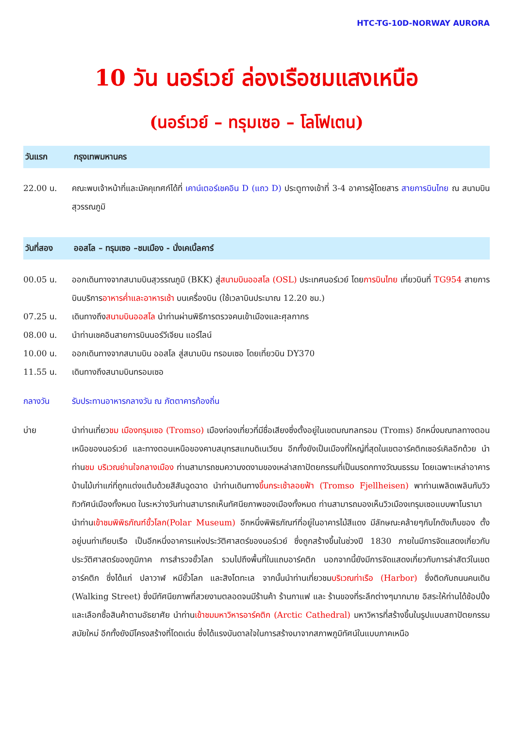HTC-TG-10D-NORWAY AURORA
10 วัน นอร์เวย์ ล่องเรือชมแสงเหนือ
(นอร์เวย์ – ทรุมเซอ – โลโฟเตน)
วันแรก กรุงเทพมหานคร
22.00 น. คณะพบเจ้าหน้าที่และมัคคุเทศก์ได้ที่ เคาน์เตอร์เชคอิน D (แถว D) ประตูทางเข้าที่ 3-4 อาคารผู้โดยสาร สายการบินไทย ณ สนามบินสุวรรณภูมิ
วันที่สอง ออสโล – ทรุมเซอ –ชมเมือง - นั่งเคเบิ้ลคาร์
00.05 น. ออกเดินทางจากสนามบินสุวรรณภูมิ (BKK) สู่สนามบินออสโล (OSL) ประเทศนอร์เวย์ โดยการบินไทย เที่ยวบินที่ TG954 สายการบินบริการอาหารค่ำและอาหารเช้า บนเครื่องบิน (ใช้เวลาบินประมาณ 12.20 ชม.)
07.25 น. เดินทางถึงสนามบินออสโล นำท่านผ่านพิธีการตรวจคนเข้าเมืองและศุลกากร
08.00 น. นำท่านเชคอินสายการบินนอร์วีเจียน แอร์ไลน์
10.00 น. ออกเดินทางจากสนามบิน ออสโล สู่สนามบิน ทรอมเซอ โดยเที่ยวบิน DY370
11.55 น. เดินทางถึงสนามบินทรอมเซอ
กลางวัน รับประทานอาหารกลางวัน ณ ภัตตาคารท้องถิ่น
บ่าย นำท่านเที่ยวชม เมืองทรุมเซอ (Tromso) เมืองท่องเที่ยวที่มีชื่อเสียงซึ่งตั้งอยู่ในเขตมณฑลทรอม (Troms) อีกหนึ่งมณฑลทางตอนเหนือของนอร์เวย์ และทางตอนเหนือของคาบสมุทรสแกนดิเนเวียน อีกทั้งยังเป็นเมืองที่ใหญ่ที่สุดในเขตอาร์คติกเซอร์เคิลอีกด้วย นำท่านชม บริเวณย่านใจกลางเมือง ท่านสามารถชมความงดงามของเหล่าสถาปัตยกรรมที่เป็นมรดกทางวัฒนธรรม โดยเฉพาะเหล่าอาคารบ้านไม้เก่าแก่ที่ถูกแต่งแต้มด้วยสีสันฉูดฉาด นำท่านเดินทางขึ้นกระเช้าลอยฟ้า (Tromso Fjellheisen) พาท่านเพลิดเพลินกับวิวทิวทัศน์เมืองทั้งหมด ในระหว่างวันท่านสามารถเห็นทัศนียภาพของเมืองทั้งหมด ท่านสามารถมองเห็นวิวเมืองเทรุมเซอแบบพาโนรามา
นำท่านเข้าชมพิพิธภัณฑ์ขั้วโลก(Polar Museum) อีกหนึ่งพิพิธภัณฑ์ที่อยู่ในอาคารไม้สีแดง มีลักษณะคล้ายๆกับโกดังเก็บของ ตั้งอยู่บนท่าเทียบเรือ เป็นอีกหนึ่งอาคารแห่งประวัติศาสตร์ของนอร์เวย์ ซึ่งถูกสร้างขึ้นในช่วงปี 1830 ภายในมีการจัดแสดงเกี่ยวกับประวัติศาสตร์ของภูมิภาค การสำรวจขั้วโลก รวมไปถึงพื้นที่ในแถบอาร์คติก นอกจากนี้ยังมีการจัดแสดงเกี่ยวกับการล่าสัตว์ในเขตอาร์คติก ซึ่งได้แก่ ปลาวาฬ หมีขั้วโลก และสิงโตทะเล จากนั้นนำท่านเที่ยวชมบริเวณท่าเรือ (Harbor) ซึ่งติดกับถนนคนเดิน (Walking Street) ซึ่งมีทัศนียภาพที่สวยงามตลอดจนมีร้านค้า ร้านกาแฟ และ ร้านของที่ระลึกต่างๆมากมาย อิสระให้ท่านได้ช้อปปิ้งและเลือกซื้อสินค้าตามอัธยาศัย นำท่านเข้าชมมหาวิหารอาร์คติก (Arctic Cathedral) มหาวิหารที่สร้างขึ้นในรูปแบบสถาปัตยกรรมสมัยใหม่ อีกทั้งยังมีโครงสร้างที่โดดเด่น ซึ่งได้แรงบันดาลใจในการสร้างมาจากสภาพภูมิทัศน์ในแบบภาคเหนือ